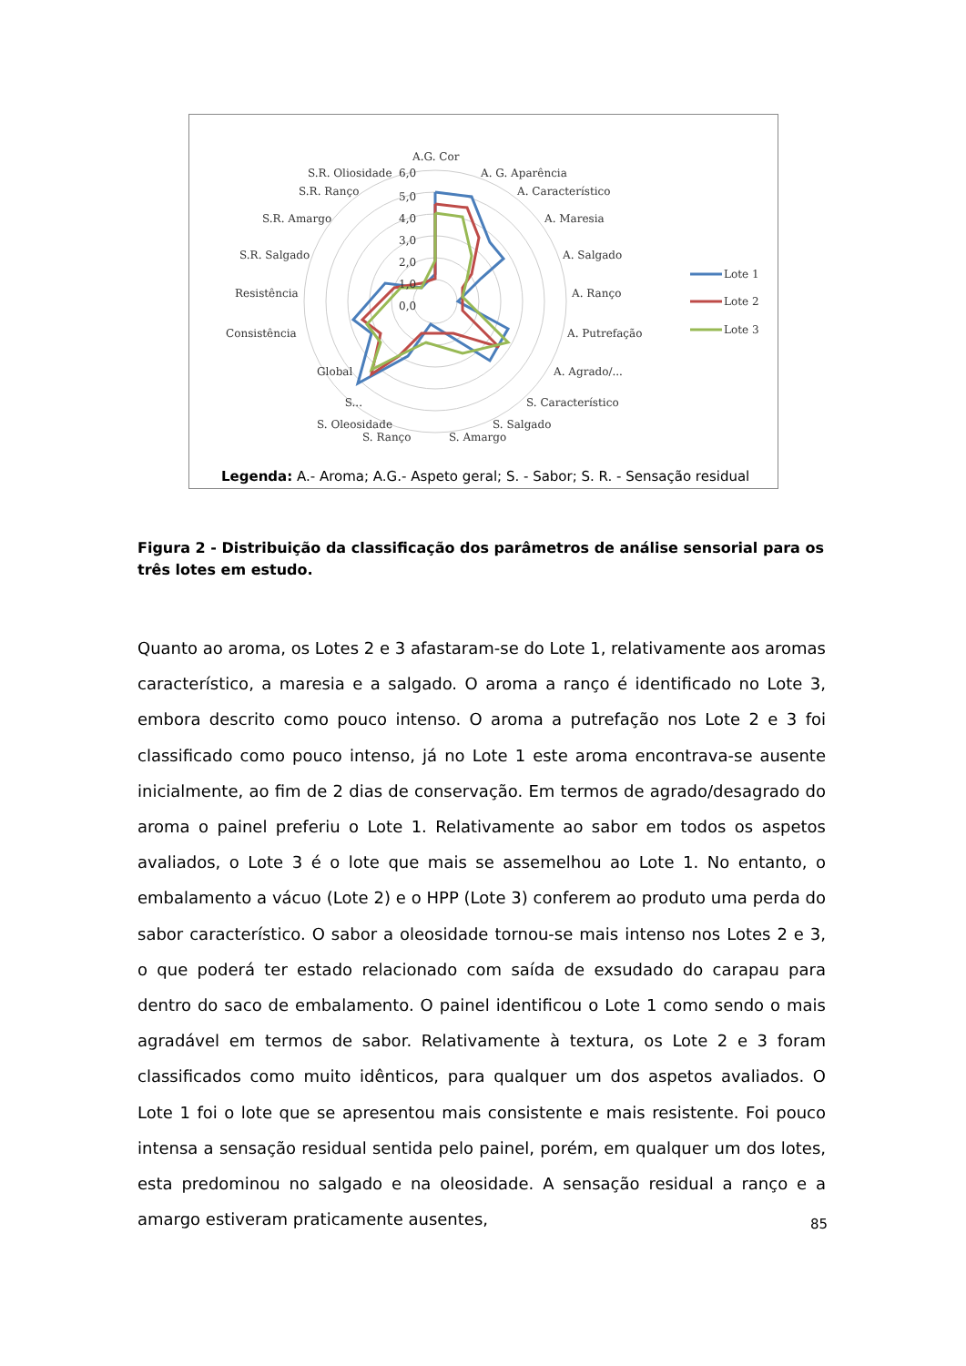A.G. Cor
A. G. Aparência
A. Característico
A. Maresia
A. Salgado
A. Ranço
A. Putrefação
A. Agrado/...
S. Característico
S. Salgado
S. Amargo
S. Ranço
S. Oleosidade
S...
Global
Consistência
Resistência
S.R. Salgado
S.R. Amargo
S.R. Ranço
S.R. Oliosidade
6,0
5,0
4,0
3,0
2,0
1,0
0,0
Lote 1
Lote 2
Lote 3
Legenda: A.- Aroma; A.G.- Aspeto geral; S. - Sabor; S. R. - Sensação residual
Figura 2 - Distribuição da classificação dos parâmetros de análise sensorial para os três lotes em estudo.
Quanto ao aroma, os Lotes 2 e 3 afastaram-se do Lote 1, relativamente aos aromas característico, a maresia e a salgado. O aroma a ranço é identificado no Lote 3, embora descrito como pouco intenso. O aroma a putrefação nos Lote 2 e 3 foi classificado como pouco intenso, já no Lote 1 este aroma encontrava-se ausente inicialmente, ao fim de 2 dias de conservação. Em termos de agrado/desagrado do aroma o painel preferiu o Lote 1. Relativamente ao sabor em todos os aspetos avaliados, o Lote 3 é o lote que mais se assemelhou ao Lote 1. No entanto, o embalamento a vácuo (Lote 2) e o HPP (Lote 3) conferem ao produto uma perda do sabor característico. O sabor a oleosidade tornou-se mais intenso nos Lotes 2 e 3, o que poderá ter estado relacionado com saída de exsudado do carapau para dentro do saco de embalamento. O painel identificou o Lote 1 como sendo o mais agradável em termos de sabor. Relativamente à textura, os Lote 2 e 3 foram classificados como muito idênticos, para qualquer um dos aspetos avaliados. O Lote 1 foi o lote que se apresentou mais consistente e mais resistente. Foi pouco intensa a sensação residual sentida pelo painel, porém, em qualquer um dos lotes, esta predominou no salgado e na oleosidade. A sensação residual a ranço e a amargo estiveram praticamente ausentes,
85